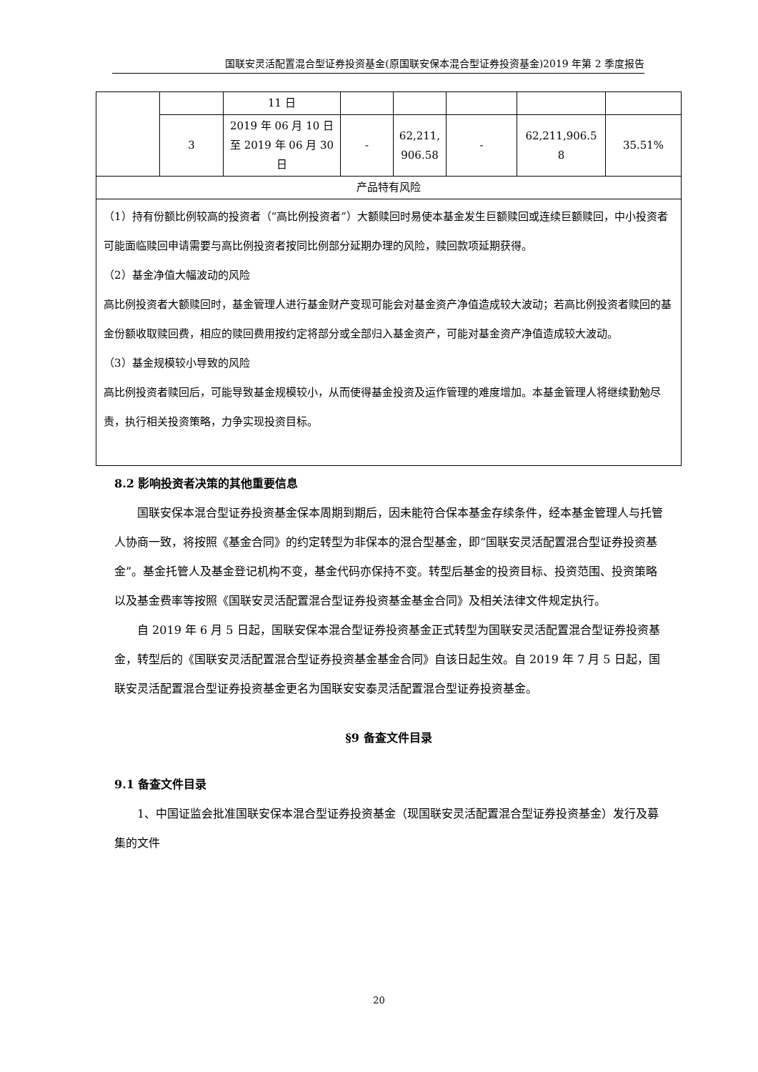国联安灵活配置混合型证券投资基金(原国联安保本混合型证券投资基金)2019 年第 2 季度报告
| | | 11 日 | | | | | |
| | 3 | 2019 年 06 月 10 日至 2019 年 06 月 30 日 | - | 62,211, 906.58 | - | 62,211,906.5 8 | 35.51% |
| 产品特有风险 | | | | | | | |
| （1）持有份额比例较高的投资者（“高比例投资者”）大额赎回时易使本基金发生巨额赎回或连续巨额赎回，中小投资者可能面临赎回申请需要与高比例投资者按同比例部分延期办理的风险，赎回款项延期获得。 （2）基金净值大幅波动的风险 高比例投资者大额赎回时，基金管理人进行基金财产变现可能会对基金资产净值造成较大波动；若高比例投资者赎回的基金份额收取赎回费，相应的赎回费用按约定将部分或全部归入基金资产，可能对基金资产净值造成较大波动。 （3）基金规模较小导致的风险 高比例投资者赎回后，可能导致基金规模较小，从而使得基金投资及运作管理的难度增加。本基金管理人将继续勤勉尽责，执行相关投资策略，力争实现投资目标。 | | | | | | | |
8.2 影响投资者决策的其他重要信息
国联安保本混合型证券投资基金保本周期到期后，因未能符合保本基金存续条件，经本基金管理人与托管人协商一致，将按照《基金合同》的约定转型为非保本的混合型基金，即“国联安灵活配置混合型证券投资基金”。基金托管人及基金登记机构不变，基金代码亦保持不变。转型后基金的投资目标、投资范围、投资策略以及基金费率等按照《国联安灵活配置混合型证券投资基金基金合同》及相关法律文件规定执行。
自 2019 年 6 月 5 日起，国联安保本混合型证券投资基金正式转型为国联安灵活配置混合型证券投资基金，转型后的《国联安灵活配置混合型证券投资基金基金合同》自该日起生效。自 2019 年 7 月 5 日起，国联安灵活配置混合型证券投资基金更名为国联安安泰灵活配置混合型证券投资基金。
§9 备查文件目录
9.1 备查文件目录
1、中国证监会批准国联安保本混合型证券投资基金（现国联安灵活配置混合型证券投资基金）发行及募集的文件
20